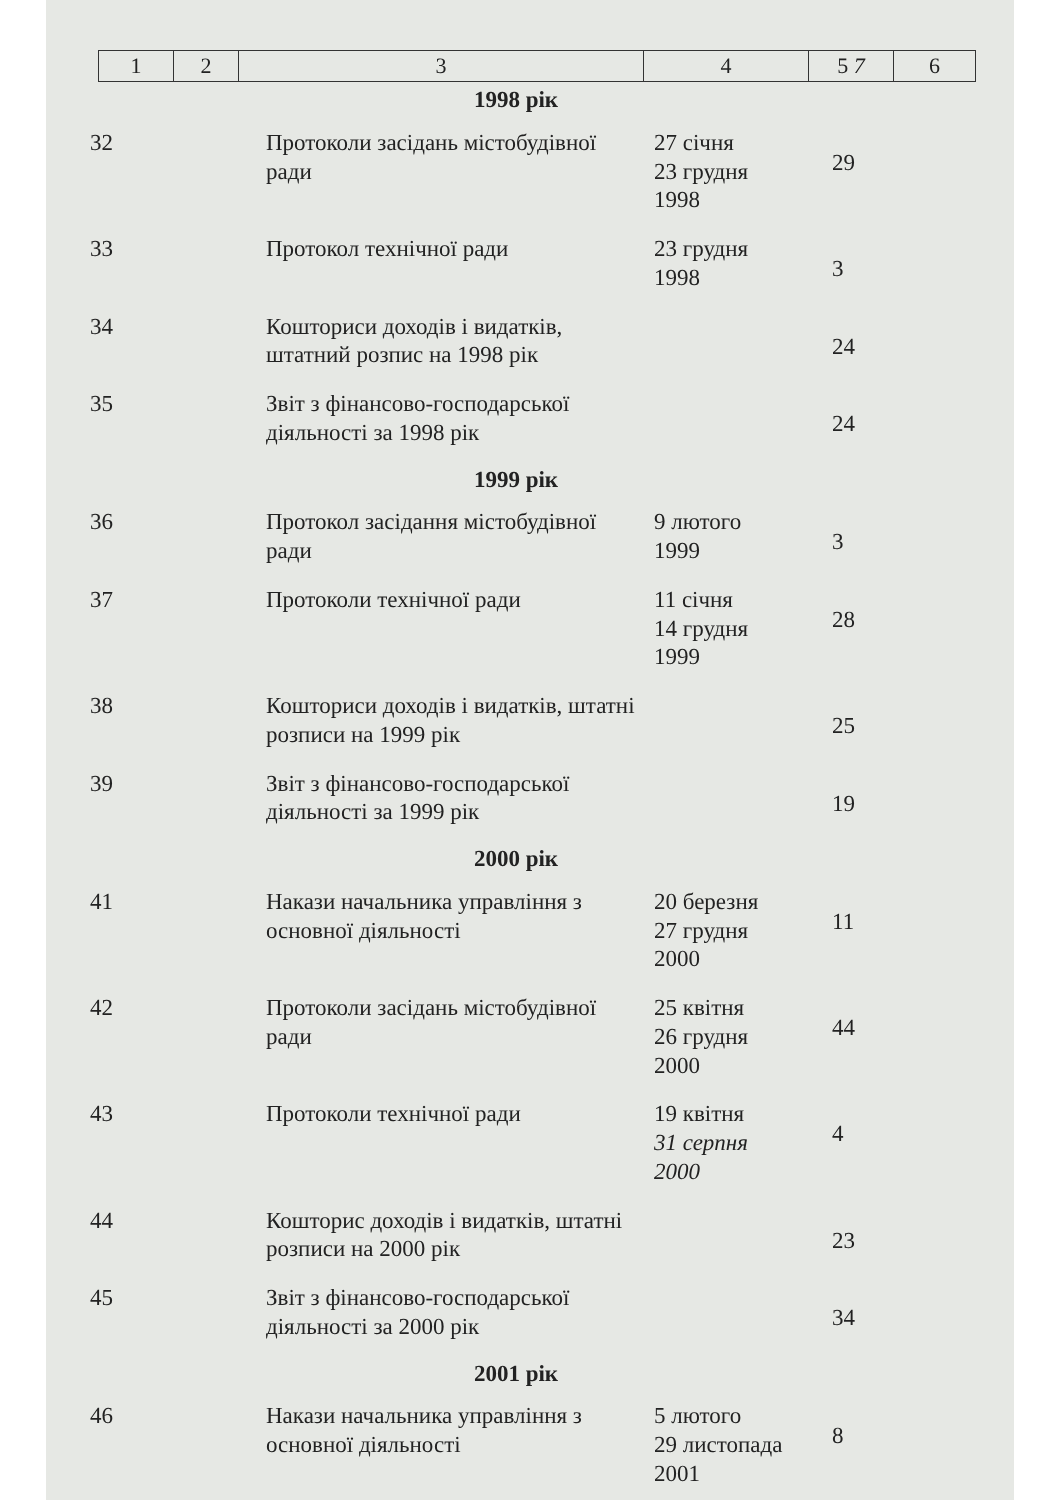| 1 | 2 | 3 | 4 | 5 7 | 6 |
| 1998 рік | | | | | |
| 32 | | Протоколи засідань містобудівної ради | 27 січня 23 грудня 1998 | 29 | |
| 33 | | Протокол технічної ради | 23 грудня 1998 | 3 | |
| 34 | | Кошториси доходів і видатків, штатний розпис на 1998 рік | | 24 | |
| 35 | | Звіт з фінансово-господарської діяльності за 1998 рік | | 24 | |
| 1999 рік | | | | | |
| 36 | | Протокол засідання містобудівної ради | 9 лютого 1999 | 3 | |
| 37 | | Протоколи технічної ради | 11 січня 14 грудня 1999 | 28 | |
| 38 | | Кошториси доходів і видатків, штатні розписи на 1999 рік | | 25 | |
| 39 | | Звіт з фінансово-господарської діяльності за 1999 рік | | 19 | |
| 2000 рік | | | | | |
| 41 | | Накази начальника управління з основної діяльності | 20 березня 27 грудня 2000 | 11 | |
| 42 | | Протоколи засідань містобудівної ради | 25 квітня 26 грудня 2000 | 44 | |
| 43 | | Протоколи технічної ради | 19 квітня 31 серпня 2000 | 4 | |
| 44 | | Кошторис доходів і видатків, штатні розписи на 2000 рік | | 23 | |
| 45 | | Звіт з фінансово-господарської діяльності за 2000 рік | | 34 | |
| 2001 рік | | | | | |
| 46 | | Накази начальника управління з основної діяльності | 5 лютого 29 листопада 2001 | 8 | |